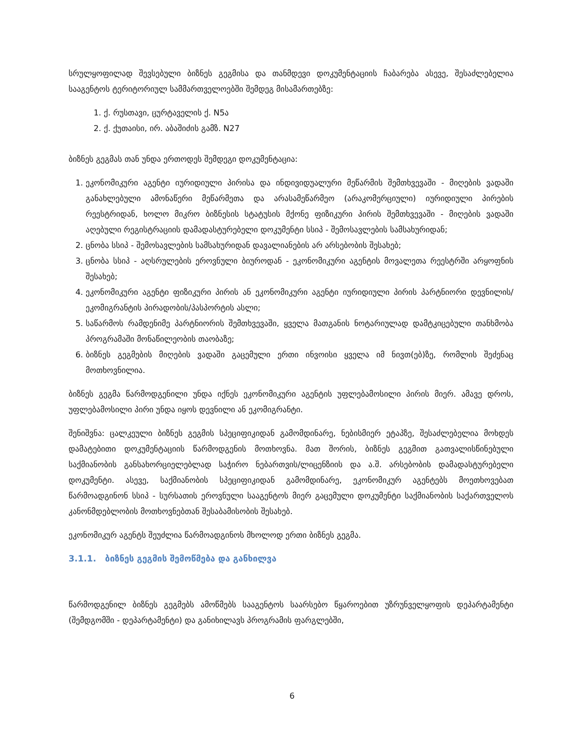სრულყოფილად შევსებული ბიზნეს გეგმისა და თანმდევი დოკუმენტაციის ჩაბარება ასევე, შესაძლებელია სააგენტოს ტერიტორიულ სამმართველოებში შემდეგ მისამართებზე:
1. ქ. რუსთავი, ცურტაველის ქ. N5ა
2. ქ. ქუთაისი, ირ. აბაშიძის გამზ. N27
ბიზნეს გეგმას თან უნდა ერთოდეს შემდეგი დოკუმენტაცია:
1. ეკონომიკური აგენტი იურიდიული პირისა და ინდივიდუალური მეწარმის შემთხვევაში - მიღების ვადაში განახლებული ამონაწერი მეწარმეთა და არასამეწარმეო (არაკომერციული) იურიდიული პირების რეესტრიდან, ხოლო მიკრო ბიზნესის სტატუსის მქონე ფიზიკური პირის შემთხვევაში - მიღების ვადაში აღებული რეგისტრაციის დამადასტურებელი დოკუმენტი სსიპ - შემოსავლების სამსახურიდან;
2. ცნობა სსიპ - შემოსავლების სამსახურიდან დავალიანების არ არსებობის შესახებ;
3. ცნობა სსიპ - აღსრულების ეროვნული ბიუროდან - ეკონომიკური აგენტის მოვალეთა რეესტრში არყოფნის შესახებ;
4. ეკონომიკური აგენტი ფიზიკური პირის ან ეკონომიკური აგენტი იურიდიული პირის პარტნიორი დევნილის/ეკომიგრანტის პირადობის/პასპორტის ასლი;
5. საწარმოს რამდენიმე პარტნიორის შემთხვევაში, ყველა მათგანის ნოტარიულად დამტკიცებული თანხმობა პროგრამაში მონაწილეობის თაობაზე;
6. ბიზნეს გეგმების მიღების ვადაში გაცემული ერთი ინვოისი ყველა იმ ნივთ(ებ)ზე, რომლის შეძენაც მოთხოვნილია.
ბიზნეს გეგმა წარმოდგენილი უნდა იქნეს ეკონომიკური აგენტის უფლებამოსილი პირის მიერ. ამავე დროს, უფლებამოსილი პირი უნდა იყოს დევნილი ან ეკომიგრანტი.
შენიშვნა: ცალკეული ბიზნეს გეგმის სპეციფიკიდან გამომდინარე, ნებისმიერ ეტაპზე, შესაძლებელია მოხდეს დამატებითი დოკუმენტაციის წარმოდგენის მოთხოვნა. მათ შორის, ბიზნეს გეგმით გათვალისწინებული საქმიანობის განსახორციელებლად საჭირო ნებართვის/ლიცენზიის და ა.შ. არსებობის დამადასტურებელი დოკუმენტი. ასევე, საქმიანობის სპეციფიკიდან გამომდინარე, ეკონომიკურ აგენტებს მოეთხოვებათ წარმოადგინონ სსიპ - სურსათის ეროვნული სააგენტოს მიერ გაცემული დოკუმენტი საქმიანობის საქართველოს კანონმდებლობის მოთხოვნებთან შესაბამისობის შესახებ.
ეკონომიკურ აგენტს შეუძლია წარმოადგინოს მხოლოდ ერთი ბიზნეს გეგმა.
3.1.1. ბიზნეს გეგმის შემოწმება და განხილვა
წარმოდგენილ ბიზნეს გეგმებს ამოწმებს სააგენტოს საარსებო წყაროებით უზრუნველყოფის დეპარტამენტი (შემდგომში - დეპარტამენტი) და განიხილავს პროგრამის ფარგლებში,
6